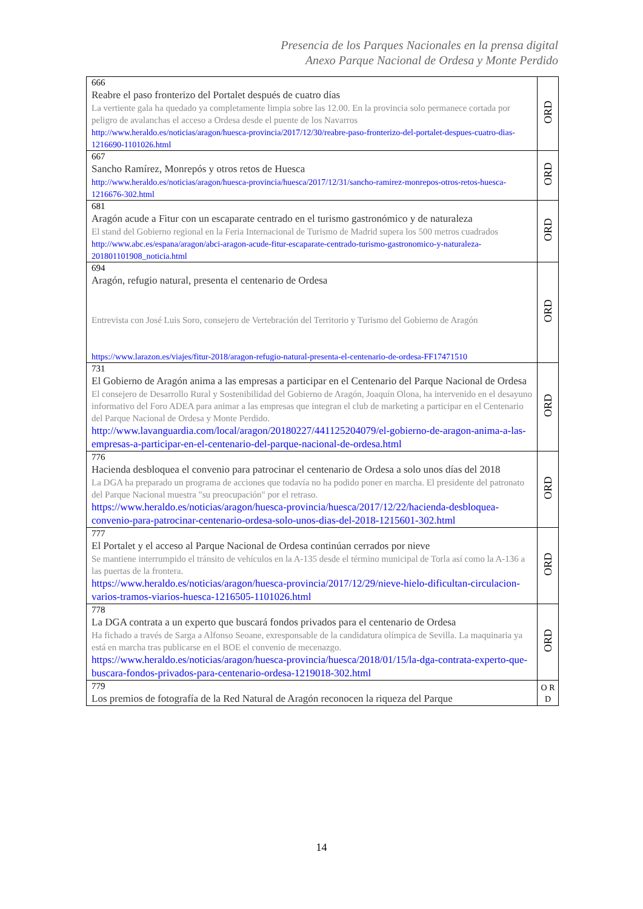Presencia de los Parques Nacionales en la prensa digital
Anexo Parque Nacional de Ordesa y Monte Perdido
| 666 Reabre el paso fronterizo del Portalet después de cuatro días La vertiente gala ha quedado ya completamente limpia sobre las 12.00. En la provincia solo permanece cortada por peligro de avalanchas el acceso a Ordesa desde el puente de los Navarros http://www.heraldo.es/noticias/aragon/huesca-provincia/2017/12/30/reabre-paso-fronterizo-del-portalet-despues-cuatro-dias-1216690-1101026.html | ORD |
| 667 Sancho Ramírez, Monrepós y otros retos de Huesca http://www.heraldo.es/noticias/aragon/huesca-provincia/huesca/2017/12/31/sancho-ramirez-monrepos-otros-retos-huesca-1216676-302.html | ORD |
| 681 Aragón acude a Fitur con un escaparate centrado en el turismo gastronómico y de naturaleza El stand del Gobierno regional en la Feria Internacional de Turismo de Madrid supera los 500 metros cuadrados http://www.abc.es/espana/aragon/abci-aragon-acude-fitur-escaparate-centrado-turismo-gastronomico-y-naturaleza-201801101908_noticia.html | ORD |
| 694 Aragón, refugio natural, presenta el centenario de Ordesa Entrevista con José Luis Soro, consejero de Vertebración del Territorio y Turismo del Gobierno de Aragón https://www.larazon.es/viajes/fitur-2018/aragon-refugio-natural-presenta-el-centenario-de-ordesa-FF17471510 | ORD |
| 731 El Gobierno de Aragón anima a las empresas a participar en el Centenario del Parque Nacional de Ordesa El consejero de Desarrollo Rural y Sostenibilidad del Gobierno de Aragón, Joaquín Olona, ha intervenido en el desayuno informativo del Foro ADEA para animar a las empresas que integran el club de marketing a participar en el Centenario del Parque Nacional de Ordesa y Monte Perdido. http://www.lavanguardia.com/local/aragon/20180227/441125204079/el-gobierno-de-aragon-anima-a-las-empresas-a-participar-en-el-centenario-del-parque-nacional-de-ordesa.html | ORD |
| 776 Hacienda desbloquea el convenio para patrocinar el centenario de Ordesa a solo unos días del 2018 La DGA ha preparado un programa de acciones que todavía no ha podido poner en marcha. El presidente del patronato del Parque Nacional muestra "su preocupación" por el retraso. https://www.heraldo.es/noticias/aragon/huesca-provincia/huesca/2017/12/22/hacienda-desbloquea-convenio-para-patrocinar-centenario-ordesa-solo-unos-dias-del-2018-1215601-302.html | ORD |
| 777 El Portalet y el acceso al Parque Nacional de Ordesa continúan cerrados por nieve Se mantiene interrumpido el tránsito de vehículos en la A-135 desde el término municipal de Torla así como la A-136 a las puertas de la frontera. https://www.heraldo.es/noticias/aragon/huesca-provincia/2017/12/29/nieve-hielo-dificultan-circulacion-varios-tramos-viarios-huesca-1216505-1101026.html | ORD |
| 778 La DGA contrata a un experto que buscará fondos privados para el centenario de Ordesa Ha fichado a través de Sarga a Alfonso Seoane, exresponsable de la candidatura olímpica de Sevilla. La maquinaria ya está en marcha tras publicarse en el BOE el convenio de mecenazgo. https://www.heraldo.es/noticias/aragon/huesca-provincia/huesca/2018/01/15/la-dga-contrata-experto-que-buscara-fondos-privados-para-centenario-ordesa-1219018-302.html | ORD |
| 779 Los premios de fotografía de la Red Natural de Aragón reconocen la riqueza del Parque | O R D |
14